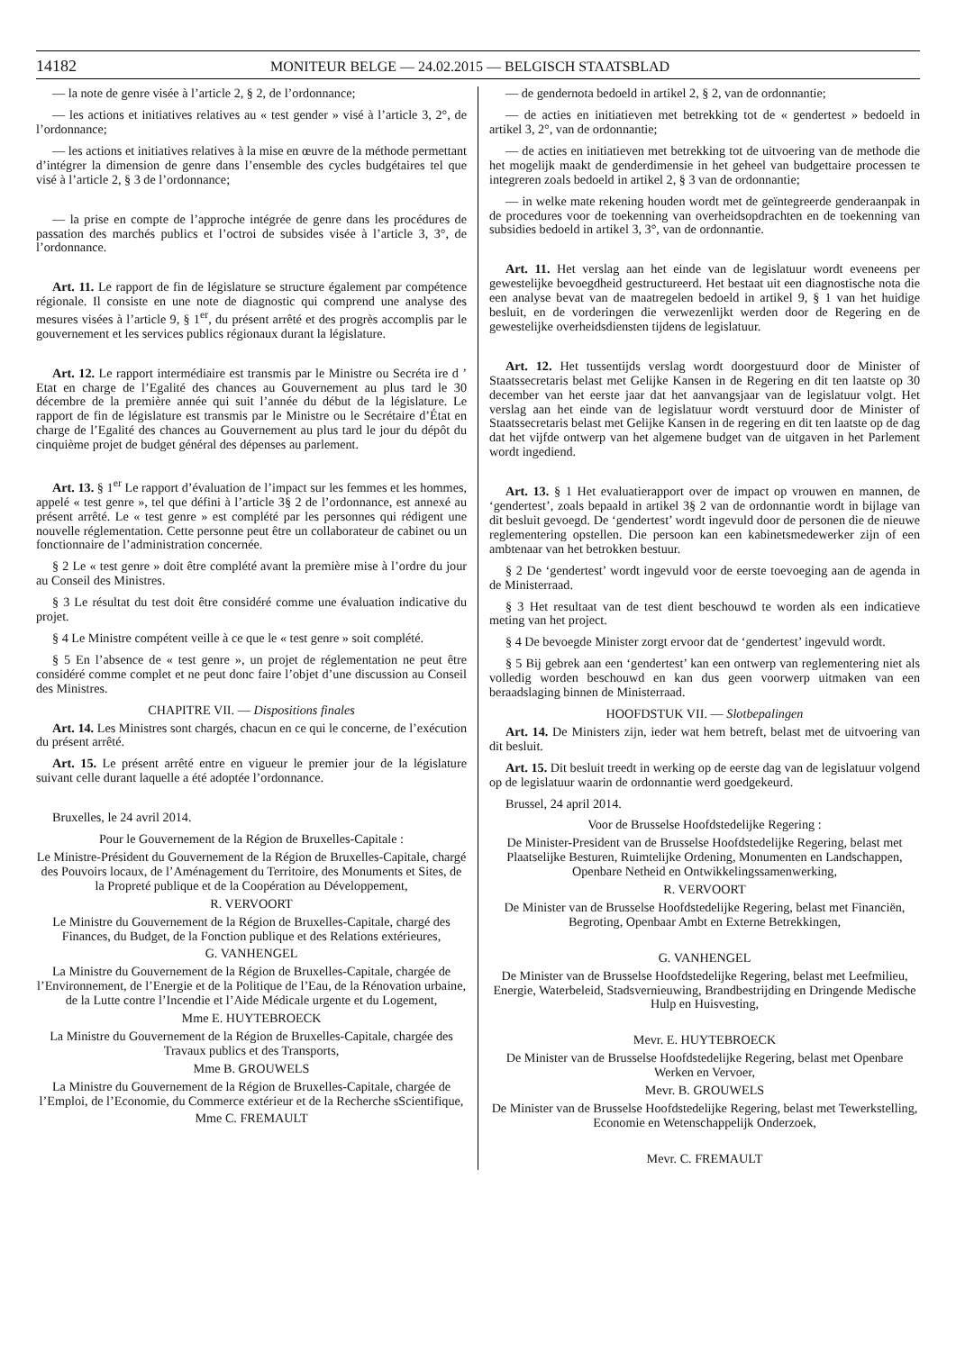14182 MONITEUR BELGE — 24.02.2015 — BELGISCH STAATSBLAD
— la note de genre visée à l’article 2, § 2, de l’ordonnance;
— les actions et initiatives relatives au « test gender » visé à l’article 3, 2°, de l’ordonnance;
— les actions et initiatives relatives à la mise en œuvre de la méthode permettant d’intégrer la dimension de genre dans l’ensemble des cycles budgétaires tel que visé à l’article 2, § 3 de l’ordonnance;
— la prise en compte de l’approche intégrée de genre dans les procédures de passation des marchés publics et l’octroi de subsides visée à l’article 3, 3°, de l’ordonnance.
Art. 11. Le rapport de fin de législature se structure également par compétence régionale. Il consiste en une note de diagnostic qui comprend une analyse des mesures visées à l’article 9, § 1<sup>er</sup>, du présent arrêté et des progrès accomplis par le gouvernement et les services publics régionaux durant la législature.
Art. 12. Le rapport intermédiaire est transmis par le Ministre ou Secréta ire d ’ Etat en charge de l’Egalité des chances au Gouvernement au plus tard le 30 décembre de la première année qui suit l’année du début de la législature. Le rapport de fin de législature est transmis par le Ministre ou le Secrétaire d’État en charge de l’Egalité des chances au Gouvernement au plus tard le jour du dépôt du cinquième projet de budget général des dépenses au parlement.
Art. 13. § 1<sup>er</sup> Le rapport d’évaluation de l’impact sur les femmes et les hommes, appelé « test genre », tel que défini à l’article 3§ 2 de l’ordonnance, est annexé au présent arrêté. Le « test genre » est complété par les personnes qui rédigent une nouvelle réglementation. Cette personne peut être un collaborateur de cabinet ou un fonctionnaire de l’administration concernée.
§ 2 Le « test genre » doit être complété avant la première mise à l’ordre du jour au Conseil des Ministres.
§ 3 Le résultat du test doit être considéré comme une évaluation indicative du projet.
§ 4 Le Ministre compétent veille à ce que le « test genre » soit complété.
§ 5 En l’absence de « test genre », un projet de réglementation ne peut être considéré comme complet et ne peut donc faire l’objet d’une discussion au Conseil des Ministres.
CHAPITRE VII. — Dispositions finales
Art. 14. Les Ministres sont chargés, chacun en ce qui le concerne, de l’exécution du présent arrêté.
Art. 15. Le présent arrêté entre en vigueur le premier jour de la législature suivant celle durant laquelle a été adoptée l’ordonnance.
Bruxelles, le 24 avril 2014.
Pour le Gouvernement de la Région de Bruxelles-Capitale :
Le Ministre-Président du Gouvernement de la Région de Bruxelles-Capitale, chargé des Pouvoirs locaux, de l’Aménagement du Territoire, des Monuments et Sites, de la Propreté publique et de la Coopération au Développement,
R. VERVOORT
Le Ministre du Gouvernement de la Région de Bruxelles-Capitale, chargé des Finances, du Budget, de la Fonction publique et des Relations extérieures,
G. VANHENGEL
La Ministre du Gouvernement de la Région de Bruxelles-Capitale, chargée de l’Environnement, de l’Energie et de la Politique de l’Eau, de la Rénovation urbaine, de la Lutte contre l’Incendie et l’Aide Médicale urgente et du Logement,
Mme E. HUYTEBROECK
La Ministre du Gouvernement de la Région de Bruxelles-Capitale, chargée des Travaux publics et des Transports,
Mme B. GROUWELS
La Ministre du Gouvernement de la Région de Bruxelles-Capitale, chargée de l’Emploi, de l’Economie, du Commerce extérieur et de la Recherche sScientifique,
Mme C. FREMAULT
— de gendernota bedoeld in artikel 2, § 2, van de ordonnantie;
— de acties en initiatieven met betrekking tot de « gendertest » bedoeld in artikel 3, 2°, van de ordonnantie;
— de acties en initiatieven met betrekking tot de uitvoering van de methode die het mogelijk maakt de genderdimensie in het geheel van budgettaire processen te integreren zoals bedoeld in artikel 2, § 3 van de ordonnantie;
— in welke mate rekening houden wordt met de geïntegreerde genderaanpak in de procedures voor de toekenning van overheidsopdrachten en de toekenning van subsidies bedoeld in artikel 3, 3°, van de ordonnantie.
Art. 11. Het verslag aan het einde van de legislatuur wordt eveneens per gewestelijke bevoegdheid gestructureerd. Het bestaat uit een diagnostische nota die een analyse bevat van de maatregelen bedoeld in artikel 9, § 1 van het huidige besluit, en de vorderingen die verwezenlijkt werden door de Regering en de gewestelijke overheidsdiensten tijdens de legislatuur.
Art. 12. Het tussentijds verslag wordt doorgestuurd door de Minister of Staatssecretaris belast met Gelijke Kansen in de Regering en dit ten laatste op 30 december van het eerste jaar dat het aanvangsjaar van de legislatuur volgt. Het verslag aan het einde van de legislatuur wordt verstuurd door de Minister of Staatssecretaris belast met Gelijke Kansen in de regering en dit ten laatste op de dag dat het vijfde ontwerp van het algemene budget van de uitgaven in het Parlement wordt ingediend.
Art. 13. § 1 Het evaluatierapport over de impact op vrouwen en mannen, de ‘gendertest’, zoals bepaald in artikel 3§ 2 van de ordonnantie wordt in bijlage van dit besluit gevoegd. De ‘gendertest’ wordt ingevuld door de personen die de nieuwe reglementering opstellen. Die persoon kan een kabinetsmedewerker zijn of een ambtenaar van het betrokken bestuur.
§ 2 De ‘gendertest’ wordt ingevuld voor de eerste toevoeging aan de agenda in de Ministerraad.
§ 3 Het resultaat van de test dient beschouwd te worden als een indicatieve meting van het project.
§ 4 De bevoegde Minister zorgt ervoor dat de ‘gendertest’ ingevuld wordt.
§ 5 Bij gebrek aan een ‘gendertest’ kan een ontwerp van reglementering niet als volledig worden beschouwd en kan dus geen voorwerp uitmaken van een beraadslaging binnen de Ministerraad.
HOOFDSTUK VII. — Slotbepalingen
Art. 14. De Ministers zijn, ieder wat hem betreft, belast met de uitvoering van dit besluit.
Art. 15. Dit besluit treedt in werking op de eerste dag van de legislatuur volgend op de legislatuur waarin de ordonnantie werd goedgekeurd.
Brussel, 24 april 2014.
Voor de Brusselse Hoofdstedelijke Regering :
De Minister-President van de Brusselse Hoofdstedelijke Regering, belast met Plaatselijke Besturen, Ruimtelijke Ordening, Monumenten en Landschappen, Openbare Netheid en Ontwikkelingssamenwerking,
R. VERVOORT
De Minister van de Brusselse Hoofdstedelijke Regering, belast met Financiën, Begroting, Openbaar Ambt en Externe Betrekkingen,
G. VANHENGEL
De Minister van de Brusselse Hoofdstedelijke Regering, belast met Leefmilieu, Energie, Waterbeleid, Stadsvernieuwing, Brandbestrijding en Dringende Medische Hulp en Huisvesting,
Mevr. E. HUYTEBROECK
De Minister van de Brusselse Hoofdstedelijke Regering, belast met Openbare Werken en Vervoer,
Mevr. B. GROUWELS
De Minister van de Brusselse Hoofdstedelijke Regering, belast met Tewerkstelling, Economie en Wetenschappelijk Onderzoek,
Mevr. C. FREMAULT